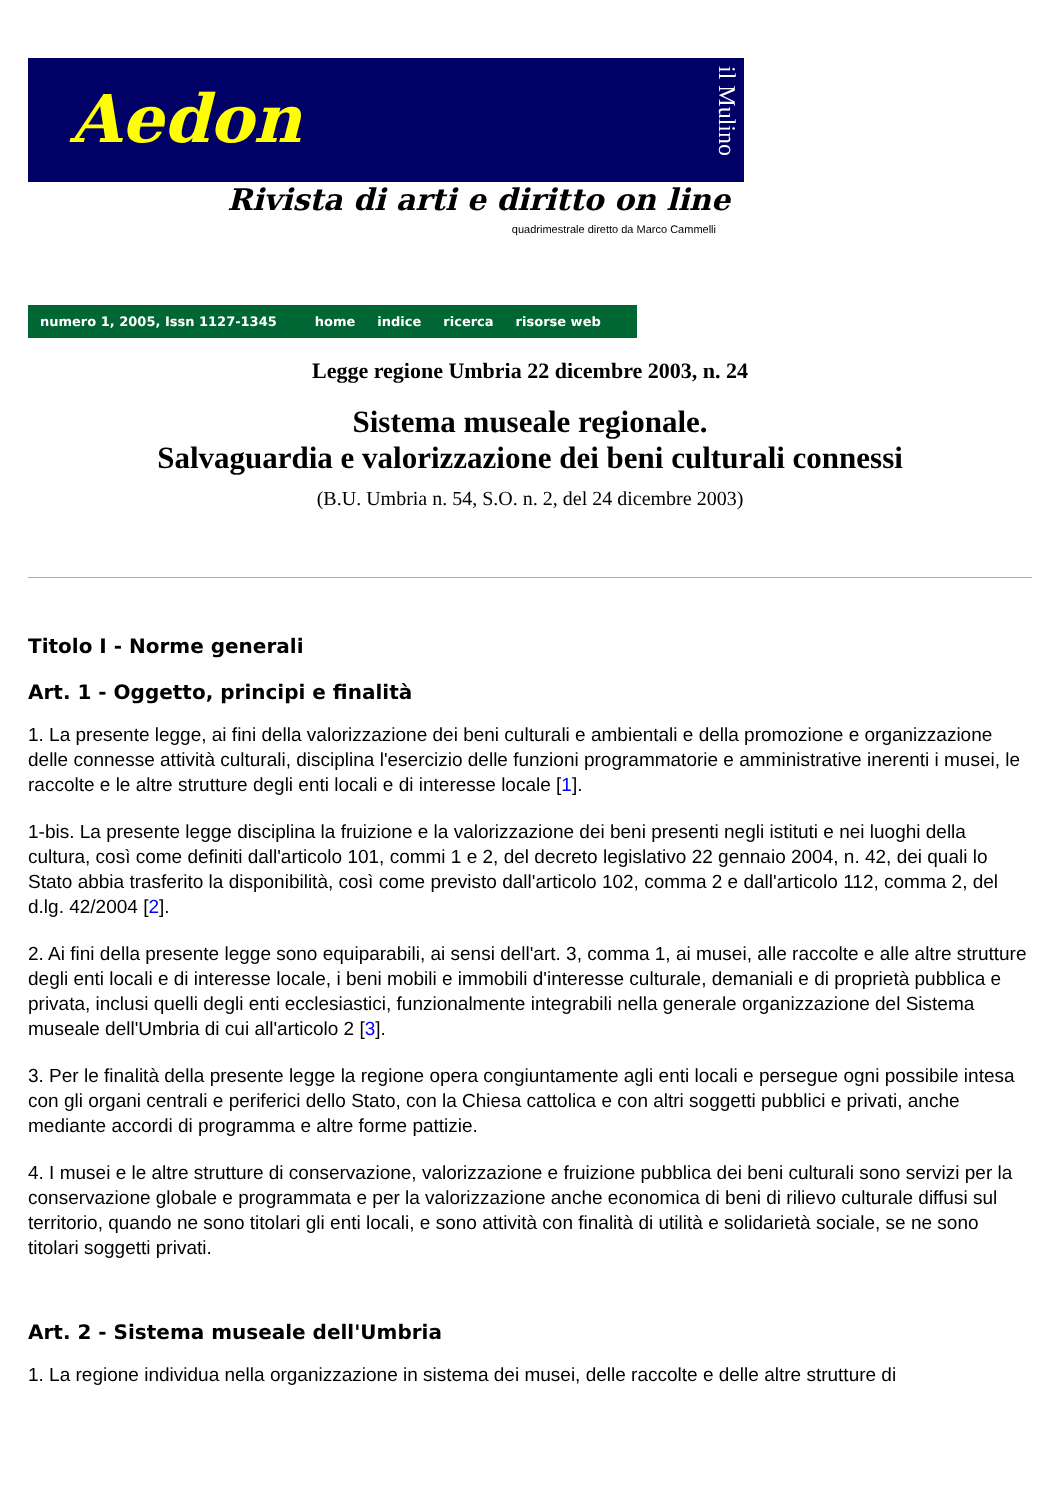Aedon
il Mulino
Rivista di arti e diritto on line
quadrimestrale diretto da Marco Cammelli
numero 1, 2005, Issn 1127-1345 home indice ricerca risorse web
Legge regione Umbria 22 dicembre 2003, n. 24
Sistema museale regionale.
Salvaguardia e valorizzazione dei beni culturali connessi
(B.U. Umbria n. 54, S.O. n. 2, del 24 dicembre 2003)
Titolo I - Norme generali
Art. 1 - Oggetto, principi e finalità
1. La presente legge, ai fini della valorizzazione dei beni culturali e ambientali e della promozione e organizzazione delle connesse attività culturali, disciplina l'esercizio delle funzioni programmatorie e amministrative inerenti i musei, le raccolte e le altre strutture degli enti locali e di interesse locale [1].
1-bis. La presente legge disciplina la fruizione e la valorizzazione dei beni presenti negli istituti e nei luoghi della cultura, così come definiti dall'articolo 101, commi 1 e 2, del decreto legislativo 22 gennaio 2004, n. 42, dei quali lo Stato abbia trasferito la disponibilità, così come previsto dall'articolo 102, comma 2 e dall'articolo 112, comma 2, del d.lg. 42/2004 [2].
2. Ai fini della presente legge sono equiparabili, ai sensi dell'art. 3, comma 1, ai musei, alle raccolte e alle altre strutture degli enti locali e di interesse locale, i beni mobili e immobili d'interesse culturale, demaniali e di proprietà pubblica e privata, inclusi quelli degli enti ecclesiastici, funzionalmente integrabili nella generale organizzazione del Sistema museale dell'Umbria di cui all'articolo 2 [3].
3. Per le finalità della presente legge la regione opera congiuntamente agli enti locali e persegue ogni possibile intesa con gli organi centrali e periferici dello Stato, con la Chiesa cattolica e con altri soggetti pubblici e privati, anche mediante accordi di programma e altre forme pattizie.
4. I musei e le altre strutture di conservazione, valorizzazione e fruizione pubblica dei beni culturali sono servizi per la conservazione globale e programmata e per la valorizzazione anche economica di beni di rilievo culturale diffusi sul territorio, quando ne sono titolari gli enti locali, e sono attività con finalità di utilità e solidarietà sociale, se ne sono titolari soggetti privati.
Art. 2 - Sistema museale dell'Umbria
1. La regione individua nella organizzazione in sistema dei musei, delle raccolte e delle altre strutture di